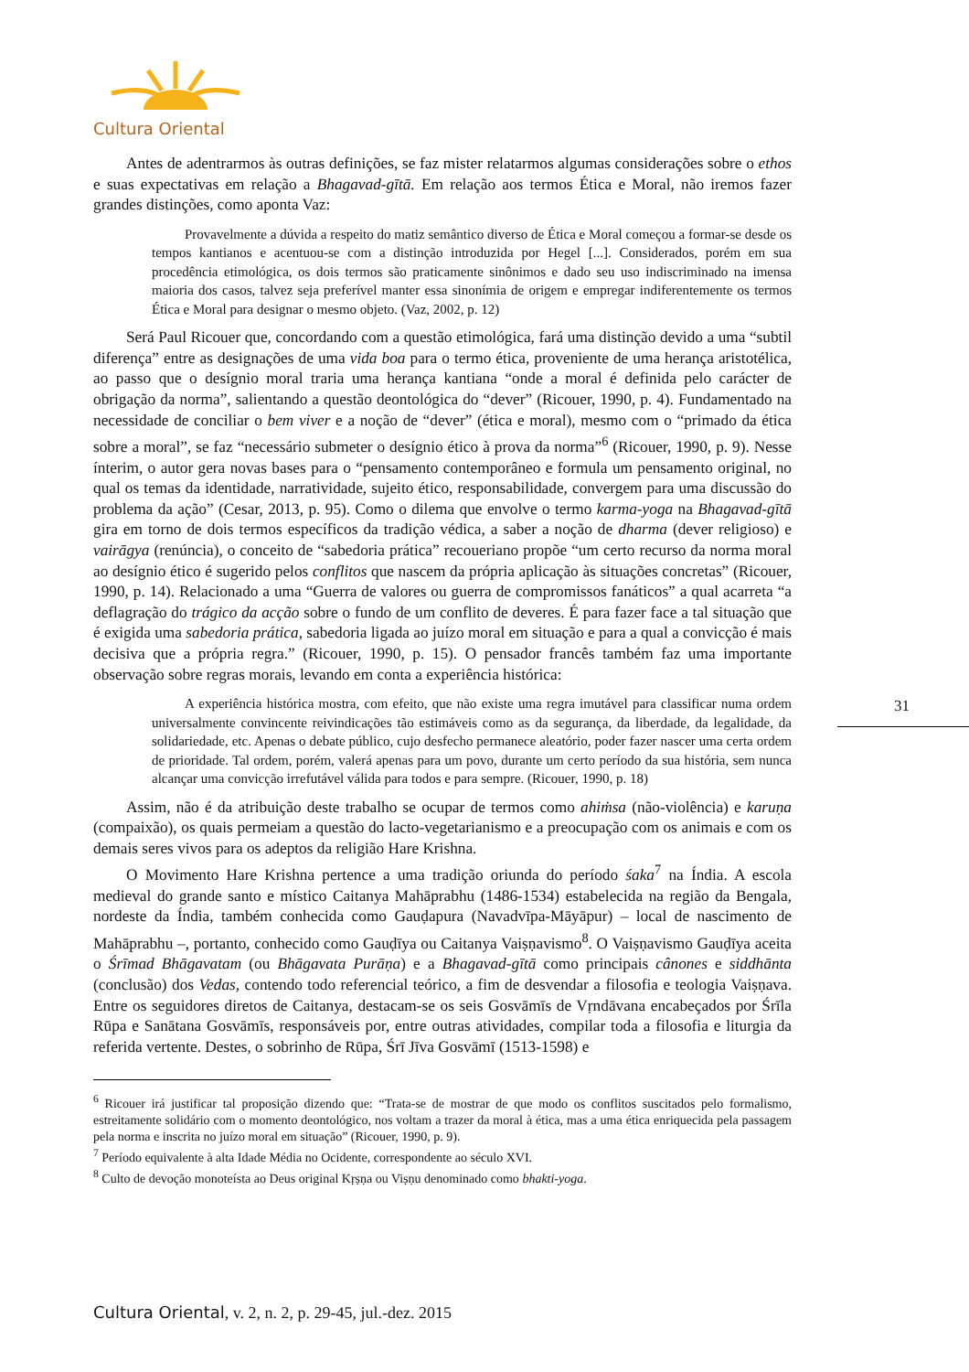Cultura Oriental
Antes de adentrarmos às outras definições, se faz mister relatarmos algumas considerações sobre o ethos e suas expectativas em relação a Bhagavad-gītā. Em relação aos termos Ética e Moral, não iremos fazer grandes distinções, como aponta Vaz:
Provavelmente a dúvida a respeito do matiz semântico diverso de Ética e Moral começou a formar-se desde os tempos kantianos e acentuou-se com a distinção introduzida por Hegel [...]. Considerados, porém em sua procedência etimológica, os dois termos são praticamente sinônimos e dado seu uso indiscriminado na imensa maioria dos casos, talvez seja preferível manter essa sinonímia de origem e empregar indiferentemente os termos Ética e Moral para designar o mesmo objeto. (Vaz, 2002, p. 12)
Será Paul Ricouer que, concordando com a questão etimológica, fará uma distinção devido a uma “subtil diferença” entre as designações de uma vida boa para o termo ética, proveniente de uma herança aristotélica, ao passo que o desígnio moral traria uma herança kantiana “onde a moral é definida pelo carácter de obrigação da norma”, salientando a questão deontológica do “dever” (Ricouer, 1990, p. 4). Fundamentado na necessidade de conciliar o bem viver e a noção de “dever” (ética e moral), mesmo com o “primado da ética sobre a moral”, se faz “necessário submeter o desígnio ético à prova da norma”<sup>6</sup> (Ricouer, 1990, p. 9). Nesse ínterim, o autor gera novas bases para o “pensamento contemporâneo e formula um pensamento original, no qual os temas da identidade, narratividade, sujeito ético, responsabilidade, convergem para uma discussão do problema da ação” (Cesar, 2013, p. 95). Como o dilema que envolve o termo karma-yoga na Bhagavad-gītā gira em torno de dois termos específicos da tradição védica, a saber a noção de dharma (dever religioso) e vairāgya (renúncia), o conceito de “sabedoria prática” recoueriano propõe “um certo recurso da norma moral ao desígnio ético é sugerido pelos conflitos que nascem da própria aplicação às situações concretas” (Ricouer, 1990, p. 14). Relacionado a uma “Guerra de valores ou guerra de compromissos fanáticos” a qual acarreta “a deflagração do trágico da acção sobre o fundo de um conflito de deveres. É para fazer face a tal situação que é exigida uma sabedoria prática, sabedoria ligada ao juízo moral em situação e para a qual a convicção é mais decisiva que a própria regra.” (Ricouer, 1990, p. 15). O pensador francês também faz uma importante observação sobre regras morais, levando em conta a experiência histórica:
A experiência histórica mostra, com efeito, que não existe uma regra imutável para classificar numa ordem universalmente convincente reivindicações tão estimáveis como as da segurança, da liberdade, da legalidade, da solidariedade, etc. Apenas o debate público, cujo desfecho permanece aleatório, poder fazer nascer uma certa ordem de prioridade. Tal ordem, porém, valerá apenas para um povo, durante um certo período da sua história, sem nunca alcançar uma convicção irrefutável válida para todos e para sempre. (Ricouer, 1990, p. 18)
Assim, não é da atribuição deste trabalho se ocupar de termos como ahiṁsa (não-violência) e karuṇa (compaixão), os quais permeiam a questão do lacto-vegetarianismo e a preocupação com os animais e com os demais seres vivos para os adeptos da religião Hare Krishna.
O Movimento Hare Krishna pertence a uma tradição oriunda do período śaka<sup>7</sup> na Índia. A escola medieval do grande santo e místico Caitanya Mahāprabhu (1486-1534) estabelecida na região da Bengala, nordeste da Índia, também conhecida como Gauḍapura (Navadvīpa-Māyāpur) – local de nascimento de Mahāprabhu –, portanto, conhecido como Gauḍīya ou Caitanya Vaiṣṇavismo<sup>8</sup>. O Vaiṣṇavismo Gauḍīya aceita o Śrīmad Bhāgavatam (ou Bhāgavata Purāṇa) e a Bhagavad-gītā como principais cânones e siddhānta (conclusão) dos Vedas, contendo todo referencial teórico, a fim de desvendar a filosofia e teologia Vaiṣṇava. Entre os seguidores diretos de Caitanya, destacam-se os seis Gosvāmīs de Vṛndāvana encabeçados por Śrīla Rūpa e Sanātana Gosvāmīs, responsáveis por, entre outras atividades, compilar toda a filosofia e liturgia da referida vertente. Destes, o sobrinho de Rūpa, Śrī Jīva Gosvāmī (1513-1598) e
<sup>6</sup> Ricouer irá justificar tal proposição dizendo que: “Trata-se de mostrar de que modo os conflitos suscitados pelo formalismo, estreitamente solidário com o momento deontológico, nos voltam a trazer da moral à ética, mas a uma ética enriquecida pela passagem pela norma e inscrita no juízo moral em situação” (Ricouer, 1990, p. 9).
<sup>7</sup> Período equivalente à alta Idade Média no Ocidente, correspondente ao século XVI.
<sup>8</sup> Culto de devoção monoteísta ao Deus original Kṛṣṇa ou Viṣṇu denominado como bhakti-yoga.
31
Cultura Oriental, v. 2, n. 2, p. 29-45, jul.-dez. 2015